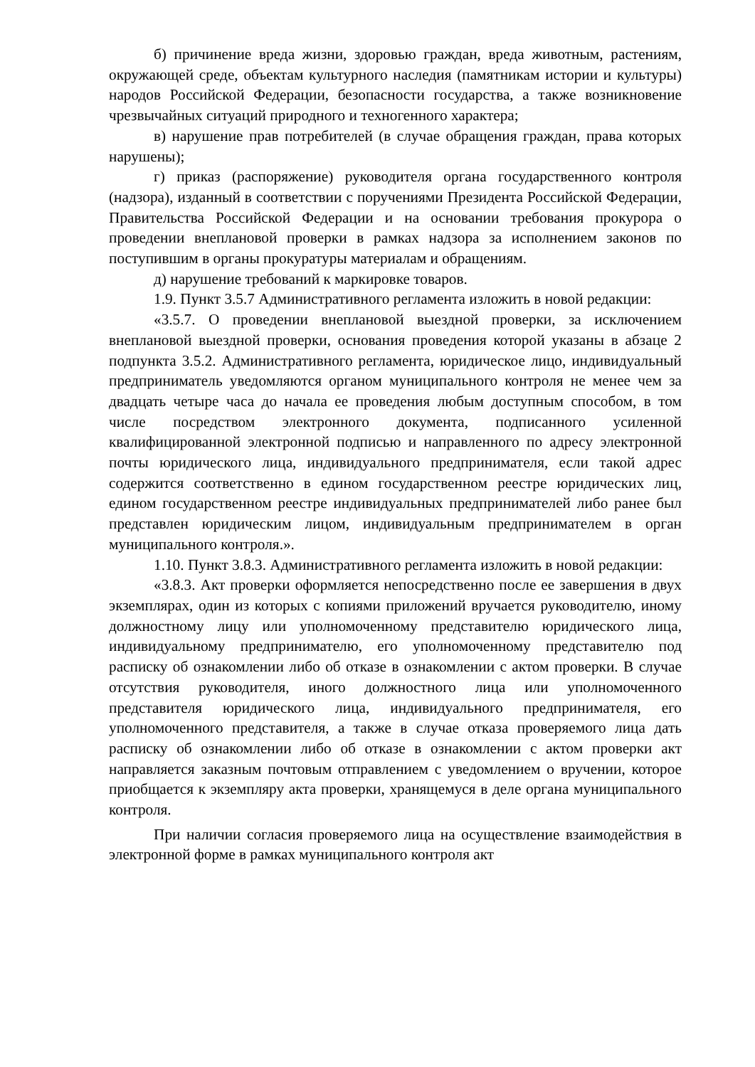б) причинение вреда жизни, здоровью граждан, вреда животным, растениям, окружающей среде, объектам культурного наследия (памятникам истории и культуры) народов Российской Федерации, безопасности государства, а также возникновение чрезвычайных ситуаций природного и техногенного характера;
в) нарушение прав потребителей (в случае обращения граждан, права которых нарушены);
г) приказ (распоряжение) руководителя органа государственного контроля (надзора), изданный в соответствии с поручениями Президента Российской Федерации, Правительства Российской Федерации и на основании требования прокурора о проведении внеплановой проверки в рамках надзора за исполнением законов по поступившим в органы прокуратуры материалам и обращениям.
д) нарушение требований к маркировке товаров.
1.9. Пункт 3.5.7 Административного регламента изложить в новой редакции:
«3.5.7. О проведении внеплановой выездной проверки, за исключением внеплановой выездной проверки, основания проведения которой указаны в абзаце 2 подпункта 3.5.2. Административного регламента, юридическое лицо, индивидуальный предприниматель уведомляются органом муниципального контроля не менее чем за двадцать четыре часа до начала ее проведения любым доступным способом, в том числе посредством электронного документа, подписанного усиленной квалифицированной электронной подписью и направленного по адресу электронной почты юридического лица, индивидуального предпринимателя, если такой адрес содержится соответственно в едином государственном реестре юридических лиц, едином государственном реестре индивидуальных предпринимателей либо ранее был представлен юридическим лицом, индивидуальным предпринимателем в орган муниципального контроля.».
1.10. Пункт 3.8.3. Административного регламента изложить в новой редакции:
«3.8.3. Акт проверки оформляется непосредственно после ее завершения в двух экземплярах, один из которых с копиями приложений вручается руководителю, иному должностному лицу или уполномоченному представителю юридического лица, индивидуальному предпринимателю, его уполномоченному представителю под расписку об ознакомлении либо об отказе в ознакомлении с актом проверки. В случае отсутствия руководителя, иного должностного лица или уполномоченного представителя юридического лица, индивидуального предпринимателя, его уполномоченного представителя, а также в случае отказа проверяемого лица дать расписку об ознакомлении либо об отказе в ознакомлении с актом проверки акт направляется заказным почтовым отправлением с уведомлением о вручении, которое приобщается к экземпляру акта проверки, хранящемуся в деле органа муниципального контроля.
При наличии согласия проверяемого лица на осуществление взаимодействия в электронной форме в рамках муниципального контроля акт